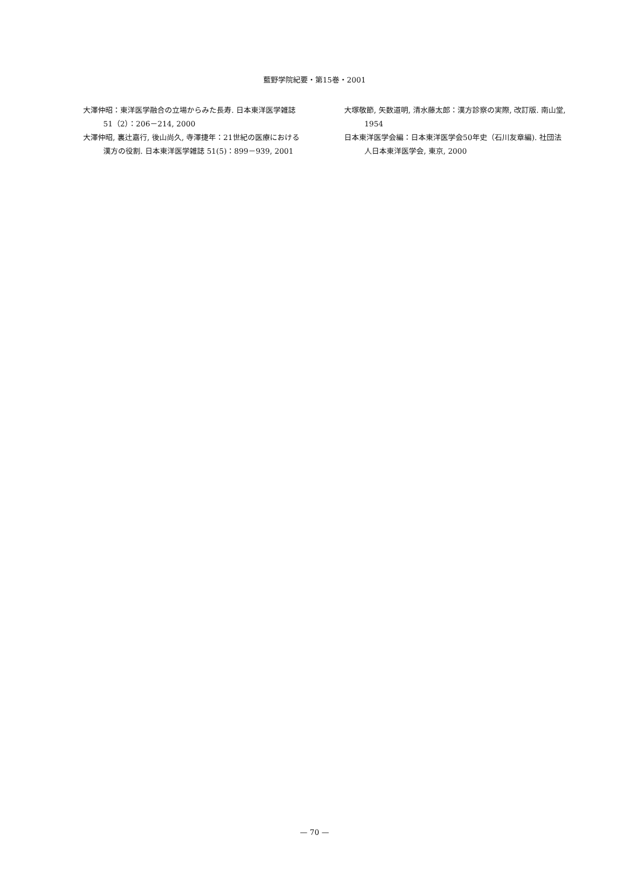藍野学院紀要・第15巻・2001
大澤仲昭：東洋医学融合の立場からみた長寿. 日本東洋医学雑誌 51（2）：206－214, 2000
大澤仲昭, 裏辻嘉行, 後山尚久, 寺澤捷年：21世紀の医療における漢方の役割. 日本東洋医学雑誌 51(5)：899－939, 2001
大塚敬節, 矢数道明, 清水藤太郎：漢方診察の実際, 改訂版. 南山堂, 1954
日本東洋医学会編：日本東洋医学会50年史（石川友章編). 社団法人日本東洋医学会, 東京, 2000
— 70 —